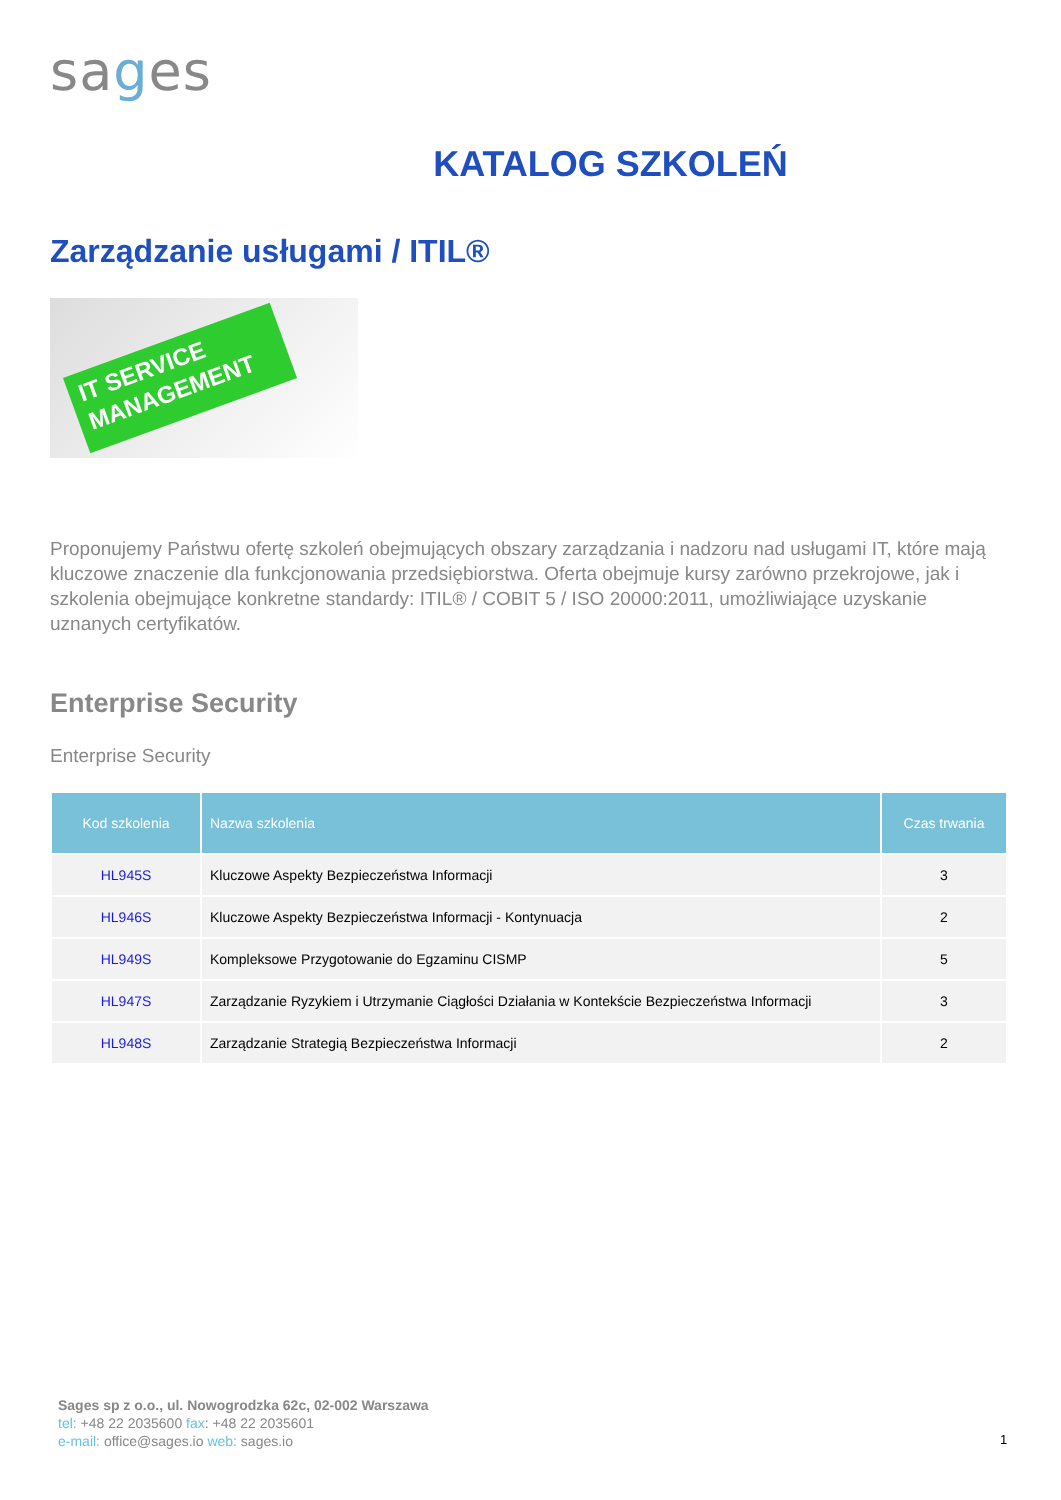sages
KATALOG SZKOLEŃ
Zarządzanie usługami / ITIL®
IT SERVICE MANAGEMENT
Proponujemy Państwu ofertę szkoleń obejmujących obszary zarządzania i nadzoru nad usługami IT, które mają kluczowe znaczenie dla funkcjonowania przedsiębiorstwa. Oferta obejmuje kursy zarówno przekrojowe, jak i szkolenia obejmujące konkretne standardy: ITIL® / COBIT 5 / ISO 20000:2011, umożliwiające uzyskanie uznanych certyfikatów.
Enterprise Security
Enterprise Security
| Kod szkolenia | Nazwa szkolenia | Czas trwania |
| --- | --- | --- |
| HL945S | Kluczowe Aspekty Bezpieczeństwa Informacji | 3 |
| HL946S | Kluczowe Aspekty Bezpieczeństwa Informacji - Kontynuacja | 2 |
| HL949S | Kompleksowe Przygotowanie do Egzaminu CISMP | 5 |
| HL947S | Zarządzanie Ryzykiem i Utrzymanie Ciągłości Działania w Kontekście Bezpieczeństwa Informacji | 3 |
| HL948S | Zarządzanie Strategią Bezpieczeństwa Informacji | 2 |
Sages sp z o.o., ul. Nowogrodzka 62c, 02-002 Warszawa
tel: +48 22 2035600 fax: +48 22 2035601
e-mail: office@sages.io web: sages.io
1